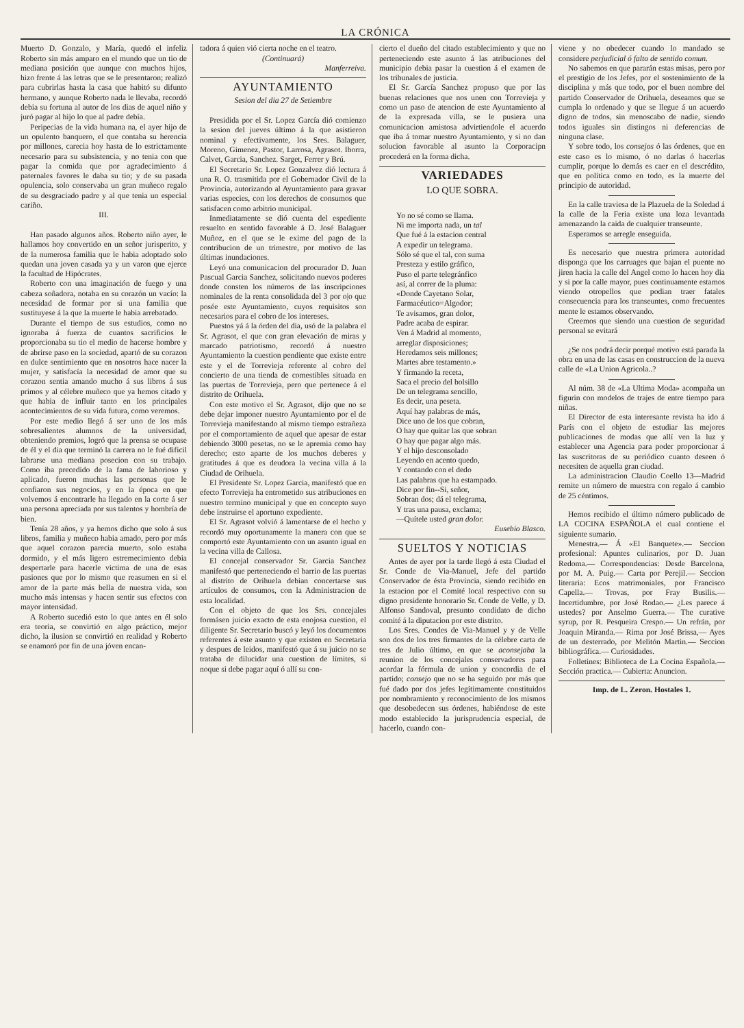LA CRÓNICA
Muerto D. Gonzalo, y María, quedó el infeliz Roberto sin más amparo en el mundo que un tio de mediana posición que aunque con muchos hijos, hizo frente á las letras que se le presentaron; realizó para cubrirlas hasta la casa que habitó su difunto hermano, y aunque Roberto nada le llevaba, recordó debia su fortuna al autor de los dias de aquel niño y juró pagar al hijo lo que al padre debía.
Peripecias de la vida humana na, el ayer hijo de un opulento banquero, el que contaba su herencia por millones, carecia hoy hasta de lo estrictamente necesario para su subsistencia, y no tenia con que pagar la comida que por agradecimiento á paternales favores le daba su tio; y de su pasada opulencia, solo conservaba un gran muñeco regalo de su desgraciado padre y al que tenia un especial cariño.
III.
Han pasado algunos años. Roberto niño ayer, le hallamos hoy convertido en un señor jurisperito, y de la numerosa familia que le habia adoptado solo quedan una joven casada ya y un varon que ejerce la facultad de Hipócrates.
Roberto con una imaginación de fuego y una cabeza soñadora, notaba en su corazón un vacío: la necesidad de formar por si una familia que sustituyese á la que la muerte le habia arrebatado.
Durante el tiempo de sus estudios, como no ignoraba á fuerza de cuantos sacrificios le proporcionaba su tio el medio de hacerse hombre y de abrirse paso en la sociedad, apartó de su corazon en dulce sentimiento que en nosotros hace nacer la mujer, y satisfacía la necesidad de amor que su corazon sentia amando mucho á sus libros á sus primos y al célebre muñeco que ya hemos citado y que habia de influir tanto en los principales acontecimientos de su vida futura, como veremos.
Por este medio llegó á ser uno de los más sobresalientes alumnos de la universidad, obteniendo premios, logró que la prensa se ocupase de él y el dia que terminó la carrera no le fué dificil labrarse una mediana posecion con su trabajo. Como iba precedido de la fama de laborioso y aplicado, fueron muchas las personas que le confiaron sus negocios, y en la época en que volvemos á encontrarle ha llegado en la corte á ser una persona apreciada por sus talentos y hombría de bien.
Tenía 28 años, y ya hemos dicho que solo á sus libros, familia y muñeco habia amado, pero por más que aquel corazon parecia muerto, solo estaba dormido, y el más ligero estremecimiento debia despertarle para hacerle victima de una de esas pasiones que por lo mismo que reasumen en si el amor de la parte más bella de nuestra vida, son mucho más intensas y hacen sentir sus efectos con mayor intensidad.
A Roberto sucedió esto lo que antes en él solo era teoria, se convirtió en algo práctico, mejor dicho, la ilusion se convirtió en realidad y Roberto se enamoró por fin de una jóven encan-
tadora á quien vió cierta noche en el teatro.
(Continuará)
Manferreiva.
AYUNTAMIENTO
Sesion del dia 27 de Setiembre
Presidida por el Sr. Lopez García dió comienzo la sesion del jueves último á la que asistieron nominal y efectivamente, los Sres. Balaguer, Moreno, Gimenez, Pastor, Larrosa, Agrasot. Iborra, Calvet, Garcia, Sanchez. Sarget, Ferrer y Brú.
El Secretario Sr. Lopez Gonzalvez dió lectura á una R. O. trasmitida por el Gobernador Civil de la Provincia, autorizando al Ayuntamiento para gravar varias especies, con los derechos de consumos que satisfacen como arbitrio municipal.
Inmediatamente se dió cuenta del espediente resuelto en sentido favorable á D. José Balaguer Muñoz, en el que se le exime del pago de la contribucion de un trimestre, por motivo de las últimas inundaciones.
Leyó una comunicacion del procurador D. Juan Pascual Garcia Sanchez, solicitando nuevos poderes donde consten los números de las inscripciones nominales de la renta consolidada del 3 por o|o que posée este Ayuntamiento, cuyos requisitos son necesarios para el cobro de los intereses.
Puestos yá á la órden del dia, usó de la palabra el Sr. Agrasot, el que con gran elevación de miras y marcado patriotismo, recordó á nuestro Ayuntamiento la cuestion pendiente que existe entre este y el de Torrevieja referente al cobro del concierto de una tienda de comestibles situada en las puertas de Torrevieja, pero que pertenece á el distrito de Orihuela.
Con este motivo el Sr. Agrasot, dijo que no se debe dejar imponer nuestro Ayuntamiento por el de Torrevieja manifestando al mismo tiempo estrañeza por el comportamiento de aquel que apesar de estar debiendo 3000 pesetas, no se le apremia como hay derecho; esto aparte de los muchos deberes y gratitudes á que es deudora la vecina villa á la Ciudad de Orihuela.
El Presidente Sr. Lopez Garcia, manifestó que en efecto Torrevieja ha entrometido sus atribuciones en nuestro termino municipal y que en concepto suyo debe instruirse el aportuno expediente.
El Sr. Agrasot volvió á lamentarse de el hecho y recordó muy oportunamente la manera con que se comportó este Ayuntamiento con un asunto igual en la vecina villa de Callosa.
El concejal conservador Sr. Garcia Sanchez manifestó que perteneciendo el barrio de las puertas al distrito de Orihuela debian concertarse sus artículos de consumos, con la Administracion de esta localidad.
Con el objeto de que los Srs. concejales formásen juicio exacto de esta enojosa cuestion, el diligente Sr. Secretario buscó y leyó los documentos referentes á este asunto y que existen en Secretaria y despues de leidos, manifestó que á su juicio no se trataba de dilucidar una cuestion de límites, si noque si debe pagar aquí ó allí su con-
cierto el dueño del citado establecimiento y que no perteneciendo este asunto á las atribuciones del municipio debia pasar la cuestion á el examen de los tribunales de justicia.
El Sr. García Sanchez propuso que por las buenas relaciones que nos unen con Torrevieja y como un paso de atencion de este Ayuntamiento al de la expresada villa, se le pusiera una comunicacion amistosa advirtiendole el acuerdo que iba á tomar nuestro Ayuntamiento, y si no dan solucion favorable al asunto la Corporacipn procederá en la forma dicha.
VARIEDADES
LO QUE SOBRA.
Yo no sé como se llama.
Ni me importa nada, un tal
Que fué á la estacion central
A expedir un telegrama.
Sólo sé que el tal, con suma
Presteza y estilo gráfico,
Puso el parte telegránfico
así, al correr de la pluma:
«Donde Cayetano Solar,
Farmacéutico=Algodor;
Te avisamos, gran dolor,
Padre acaba de espirar.
Ven á Madrid al momento,
arreglar disposiciones;
Heredamos seis millones;
Martes abre testamento.»
Y firmando la receta,
Saca el precio del bolsillo
De un telegrama sencillo,
Es decir, una peseta.
Aquí hay palabras de más,
Dice uno de los que cobran,
O hay que quitar las que sobran
O hay que pagar algo más.
Y el hijo desconsolado
Leyendo en acento quedo,
Y contando con el dedo
Las palabras que ha estampado.
Dice por fin--Si, señor,
Sobran dos; dá el telegrama,
Y tras una pausa, exclama;
—Quítele usted gran dolor.
Eusebio Blasco.
SUELTOS Y NOTICIAS
Antes de ayer por la tarde llegó á esta Ciudad el Sr. Conde de Via-Manuel, Jefe del partido Conservador de ésta Provincia, siendo recibido en la estacion por el Comité local respectivo con su digno presidente honorario Sr. Conde de Velle, y D. Alfonso Sandoval, presunto condidato de dicho comité á la diputacion por este distrito.
Los Sres. Condes de Via-Manuel y y de Velle son dos de los tres firmantes de la célebre carta de tres de Julio último, en que se aconsejaba la reunion de los concejales conservadores para acordar la fórmula de union y concordia de el partido; consejo que no se ha seguido por más que fué dado por dos jefes legítimamente constituidos por nombramiento y reconocimiento de los mismos que desobedecen sus órdenes, habiéndose de este modo establecido la jurisprudencia especial, de hacerlo, cuando con-
viene y no obedecer cuando lo mandado se considere perjudicial ó falto de sentido comun.
No sabemos en que pararán estas misas, pero por el prestigio de los Jefes, por el sostenimiento de la disciplina y más que todo, por el buen nombre del partido Conservador de Orihuela, deseamos que se cumpla lo ordenado y que se llegue á un acuerdo digno de todos, sin menoscabo de nadie, siendo todos iguales sin distingos ni deferencias de ninguna clase.
Y sobre todo, los consejos ó las órdenes, que en este caso es lo mismo, ó no darlas ó hacerlas cumplir, porque lo demás es caer en el descrédito, que en política como en todo, es la muerte del principio de autoridad.
En la calle traviesa de la Plazuela de la Soledad á la calle de la Feria existe una loza levantada amenazando la caida de cualquier transeunte.
Esperamos se arregle enseguida.
Es necesario que nuestra primera autoridad disponga que los carruages que bajan el puente no jiren hacia la calle del Angel como lo hacen hoy dia y si por la calle mayor, pues continuamente estamos viendo otropellos que podian traer fatales consecuencia para los transeuntes, como frecuentes mente le estamos observando.
Creemos que siendo una cuestion de seguridad personal se evitará
¿Se nos podrá decir porqué motivo está parada la obra en una de las casas en construccion de la nueva calle de «La Union Agricola..?
Al núm. 38 de «La Ultima Moda» acompaña un figurin con modelos de trajes de entre tiempo para niñas.
El Director de esta interesante revista ha ido á París con el objeto de estudiar las mejores publicaciones de modas que allí ven la luz y establecer una Agencia para poder proporcionar á las suscritoras de su periódico cuanto deseen ó necesiten de aquella gran ciudad.
La administracion Claudio Coello 13—Madrid remite un número de muestra con regalo á cambio de 25 céntimos.
Hemos recibido el último número publicado de LA COCINA ESPAÑOLA el cual contiene el siguiente sumario.
Menestra.— Á «El Banquete».— Seccion profesional: Apuntes culinarios, por D. Juan Redoma.— Correspondencias: Desde Barcelona, por M. A. Puig.— Carta por Perejil.— Seccion literaria: Ecos matrimoniales, por Francisco Capella.— Trovas, por Fray Busilis.— Incertidumbre, por José Rodao.— ¿Les parece á ustedes? por Anselmo Guerra.— The curative syrup, por R. Pesqueira Crespo.— Un refrán, por Joaquin Miranda.— Rima por José Brissa,— Ayes de un desterrado, por Melitón Martin.— Seccion bibliográfica.— Curiosidades.
Folletines: Biblioteca de La Cocina Española.— Sección practica.— Cubierta: Anuncion.
Imp. de L. Zeron. Hostales 1.